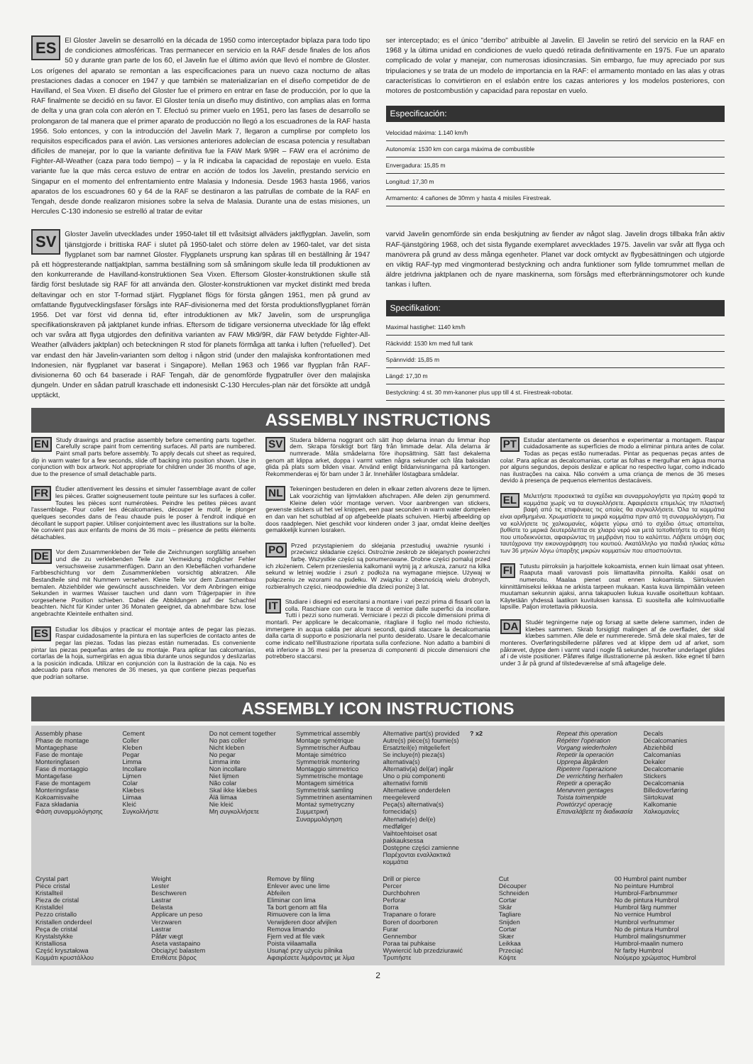ES El Gloster Javelin se desarrolló en la década de 1950 como interceptador biplaza para todo tipo de condiciones atmosféricas. Tras permanecer en servicio en la RAF desde finales de los años 50 y durante gran parte de los 60, el Javelin fue el último avión que llevó el nombre de Gloster. Los orígenes del aparato se remontan a las especificaciones para un nuevo caza nocturno de altas prestaciones dadas a conocer en 1947 y que también se materializarían en el diseño competidor de de Havilland, el Sea Vixen. El diseño del Gloster fue el primero en entrar en fase de producción, por lo que la RAF finalmente se decidió en su favor. El Gloster tenía un diseño muy distintivo, con amplias alas en forma de delta y una gran cola con alerón en T. Efectuó su primer vuelo en 1951, pero las fases de desarrollo se prolongaron de tal manera que el primer aparato de producción no llegó a los escuadrones de la RAF hasta 1956. Solo entonces, y con la introducción del Javelin Mark 7, llegaron a cumplirse por completo los requisitos especificados para el avión. Las versiones anteriores adolecían de escasa potencia y resultaban difíciles de manejar, por lo que la variante definitiva fue la FAW Mark 9/9R – FAW era el acrónimo de Fighter-All-Weather (caza para todo tiempo) – y la R indicaba la capacidad de repostaje en vuelo. Esta variante fue la que más cerca estuvo de entrar en acción de todos los Javelin, prestando servicio en Singapur en el momento del enfrentamiento entre Malasia y Indonesia. Desde 1963 hasta 1966, varios aparatos de los escuadrones 60 y 64 de la RAF se destinaron a las patrullas de combate de la RAF en Tengah, desde donde realizaron misiones sobre la selva de Malasia. Durante una de estas misiones, un Hercules C-130 indonesio se estrelló al tratar de evitar
ser interceptado; es el único "derribo" atribuible al Javelin. El Javelin se retiró del servicio en la RAF en 1968 y la última unidad en condiciones de vuelo quedó retirada definitivamente en 1975. Fue un aparato complicado de volar y manejar, con numerosas idiosincrasias. Sin embargo, fue muy apreciado por sus tripulaciones y se trata de un modelo de importancia en la RAF: el armamento montado en las alas y otras características lo convirtieron en el eslabón entre los cazas anteriores y los modelos posteriores, con motores de postcombustión y capacidad para repostar en vuelo.
Especificación:
Velocidad máxima: 1.140 km/h
Autonomía: 1530 km con carga máxima de combustible
Envergadura: 15,85 m
Longitud: 17,30 m
Armamento: 4 cañones de 30mm y hasta 4 misiles Firestreak.
SV Gloster Javelin utvecklades under 1950-talet till ett tvåsitsigt allväders jaktflygplan. Javelin, som tjänstgjorde i brittiska RAF i slutet på 1950-talet och större delen av 1960-talet, var det sista flygplanet som bar namnet Gloster. Flygplanets ursprung kan spåras till en beställning år 1947 på ett högpresterande nattjaktplan, samma beställning som så småningom skulle leda till produktionen av den konkurrerande de Havilland-konstruktionen Sea Vixen. Eftersom Gloster-konstruktionen skulle stå färdig först beslutade sig RAF för att använda den. Gloster-konstruktionen var mycket distinkt med breda deltavingar och en stor T-formad stjärt. Flygplanet flögs för första gången 1951, men på grund av omfattande flygutvecklingsfaser försågs inte RAF-divisionerna med det första produktionsflygplanet förrän 1956. Det var först vid denna tid, efter introduktionen av Mk7 Javelin, som de ursprungliga specifikationskraven på jaktplanet kunde infrias. Eftersom de tidigare versionerna utvecklade för låg effekt och var svåra att flyga utgjordes den definitiva varianten av FAW Mk9/9R, där FAW betydde Fighter-All-Weather (allväders jaktplan) och beteckningen R stod för planets förmåga att tanka i luften ('refuelled'). Det var endast den här Javelin-varianten som deltog i någon strid (under den malajiska konfrontationen med Indonesien, när flygplanet var baserat i Singapore). Mellan 1963 och 1966 var flygplan från RAF-divisionerna 60 och 64 baserade i RAF Tengah, där de genomförde flygpatruller över den malajiska djungeln. Under en sådan patrull kraschade ett indonesiskt C-130 Hercules-plan när det försökte att undgå upptäckt,
varvid Javelin genomförde sin enda beskjutning av fiender av något slag. Javelin drogs tillbaka från aktiv RAF-tjänstgöring 1968, och det sista flygande exemplaret avvecklades 1975. Javelin var svår att flyga och manövrera på grund av dess många egenheter. Planet var dock omtyckt av flygbesättningen och utgjorde en viktig RAF-typ med vingmonterad bestyckning och andra funktioner som fyllde tomrummet mellan de äldre jetdrivna jaktplanen och de nyare maskinerna, som försågs med efterbränningsmotorer och kunde tankas i luften.
Specifikation:
Maximal hastighet: 1140 km/h
Räckvidd: 1530 km med full tank
Spännvidd: 15,85 m
Längd: 17,30 m
Bestyckning: 4 st. 30 mm-kanoner plus upp till 4 st. Firestreak-robotar.
ASSEMBLY INSTRUCTIONS
EN Study drawings and practise assembly before cementing parts together. Carefully scrape paint from cementing surfaces. All parts are numbered. Paint small parts before assembly. To apply decals cut sheet as required, dip in warm water for a few seconds, slide off backing into position shown. Use in conjunction with box artwork. Not appropriate for children under 36 months of age, due to the presence of small detachable parts.
FR Étudier attentivement les dessins et simuler l'assemblage avant de coller les pièces. Gratter soigneusement toute peinture sur les surfaces à coller. Toutes les pièces sont numérotées. Peindre les petites pièces avant l'assemblage. Pour coller les décalcomanies, découper le motif, le plonger quelques secondes dans de l'eau chaude puis le poser à l'endroit indiqué en décollant le support papier. Utiliser conjointement avec les illustrations sur la boîte. Ne convient pas aux enfants de moins de 36 mois – présence de petits éléments détachables.
DE Vor dem Zusammenkleben der Teile die Zeichnungen sorgfältig ansehen und die zu verklebenden Teile zur Vermeidung möglicher Fehler versuchsweise zusammenfügen. Dann an den Klebeflächen vorhandene Farbbeschichtung vor dem Zusammenkleben vorsichtig abkratzen. Alle Bestandteile sind mit Nummern versehen. Kleine Teile vor dem Zusammenbau bemalen. Abziehbilder wie gewünscht ausschneiden. Vor dem Anbringen einige Sekunden in warmes Wasser tauchen und dann vom Trägerpapier in ihre vorgesehene Position schieben. Dabei die Abbildungen auf der Schachtel beachten. Nicht für Kinder unter 36 Monaten geeignet, da abnehmbare bzw. lose angebrachte Kleinteile enthalten sind.
ES Estudiar los dibujos y practicar el montaje antes de pegar las piezas. Raspar cuidadosamente la pintura en las superficies de contacto antes de pegar las piezas. Todas las piezas están numeradas. Es conveniente pintar las piezas pequeñas antes de su montaje. Para aplicar las calcomanías, cortarlas de la hoja, sumergirlas en agua tibia durante unos segundos y deslizarlas a la posición indicada. Utilizar en conjunción con la ilustración de la caja. No es adecuado para niños menores de 36 meses, ya que contiene piezas pequeñas que podrían soltarse.
SV Studera bilderna noggrant och sätt ihop delarna innan du limmar ihop dem. Skrapa försiktigt bort färg från limmade delar. Alla delarna är numrerade. Måla smådelarna före ihopsättning. Sätt fast dekalerna genom att klippa arket, doppa i varmt vatten några sekunder och låta baksidan glida på plats som bilden visar. Använd enligt bildanvisningarna på kartongen. Rekommenderas ej för barn under 3 år. Innehåller löstagbara smådelar.
NL Tekeningen bestuderen en delen in elkaar zetten alvorens deze te lijmen. Lak voorzichtig van lijmvlakken afschrapen. Alle delen zijn genummerd. Kleine delen vóór montage verven. Voor aanbrengen van stickers, gewenste stickers uit het vel knippen, een paar seconden in warm water dompelen en dan van het schutblad af op afgebeelde plaats schuiven. Hierbij afbeelding op doos raadplegen. Niet geschikt voor kinderen onder 3 jaar, omdat kleine deeltjes gemakkelijk kunnen losraken.
PO Przed przystąpieniem do sklejania przestudiuj uważnie rysunki i przećwicz składanie części. Ostrożnie zeskrob ze sklejanych powierzchni farbę. Wszystkie części są ponumerowane. Drobne części pomaluj przed ich złożeniem. Celem przenieslenia kalkomanii wytnij ją z arkusza, zanurz na kilka sekund w letniej wodzie i zsuń z podłoża na wymagane miejsce. Używaj w połączeniu ze wzorami na pudełku. W związku z obecnością wielu drobnych, rozbieralnych części, nieodpowiednie dla dzieci poniżej 3 lat.
IT Studiare i disegni ed esercitarsi a montare i vari pezzi prima di fissarli con la colla. Raschiare con cura le tracce di vernice dalle superfici da incollare. Tutti i pezzi sono numerati. Verniciare i pezzi di piccole dimensioni prima di montarli. Per applicare le decalcomanie, ritagliare il foglio nel modo richiesto, immergere in acqua calda per alcuni secondi, quindi staccare la decalcomania dalla carta di supporto e posizionarla nel punto desiderato. Usare le decalcomanie come indicato nell'illustrazione riportata sulla confezione. Non adatto a bambini di età inferiore a 36 mesi per la presenza di componenti di piccole dimensioni che potrebbero staccarsi.
PT Estudar atentamente os desenhos e experimentar a montagem. Raspar cuidadosamente as superfícies de modo a eliminar pintura antes de colar. Todas as peças estão numeradas. Pintar as pequenas peças antes de colar. Para aplicar as decalcomanias, cortar as folhas e mergulhar em água morna por alguns segundos, depois deslizar e aplicar no respectivo lugar, como indicado nas ilustrações na caixa. Não convém a uma criança de menos de 36 meses devido à presença de pequenos elementos destacáveis.
EL Μελετήστε προσεκτικά τα σχέδια και συναρμολογήστε για πρώτη φορά τα κομμάτια χωρίς να τα συγκολλήσετε. Αφαιρέσετε επιμελώς την πλαστική βαφή από τις επιφάνειες τις οποίες θα συγκολλήσετε. Όλα τα κομμάτια είναι αριθμημένα. Χρωματίσετε τα μικρά κομμάτια πριν από τη συναρμολόγηση. Για να κολλήσετε τις χαλκομανίες, κόψετε γύρω από το σχέδιο όπως απαιτείται, βυθίστε το μερικά δευτερόλεπτα σε χλιαρό νερό και μετά τοποθετήστε το στη θέση που υποδεικνύεται, αφαιρώντας τη μεμβράνη που το καλύπτει. Λάβετε υπόψη σας ταυτόχρονα την εικονογράφηση του κουτιού. Ακατάλληλο για παιδιά ηλικίας κάτω των 36 μηνών λόγω ύπαρξης μικρών κομματιών που αποσπούνται.
FI Tutustu piirroksiin ja harjoittele kokoamista, ennen kuin liimaat osat yhteen. Raaputa maali varovasti pois liimattavilta pinnoilta. Kaikki osat on numeroitu. Maalaa pienet osat ennen kokoamista. Siirtokuvien kiinnittämiseksi leikkaa ne arkista tarpeen mukaan. Kasta kuva lämpimään veteen muutaman sekunnin ajaksi, anna takapuolen liukua kuvalle osoitettuun kohtaan. Käytetään yhdessä laatikon kuvituksen kanssa. Ei suositella alle kolmivuotiaille lapsille. Paljon irrotettavia pikkuosia.
DA Studér tegningerne nøje og forsøg at sætte delene sammen, inden de klæbes sammen. Skrab forsigtigt malingen af de overflader, der skal klæbes sammen. Alle dele er nummererede. Små dele skal males, før de monteres. Overføringsbillederne påføres ved at klippe dem ud af arket, som påkrævet, dyppe dem i varmt vand i nogle få sekunder, hvorefter underlaget glides af i de viste positioner. Påføres ifølge illustrationerne på æsken. Ikke egnet til børn under 3 år på grund af tilstedeværelse af små aftagelige dele.
ASSEMBLY ICON INSTRUCTIONS
Assembly phase
Phase de montage
Montagephase
Fase de montaje
Monteringfasen
Fase di montaggio
Montagefase
Fase de montagem
Monteringsfase
Kokoamisvaihe
Faza składania
Φάση συναρμολόγησης
Cement
Coller
Kleben
Pegar
Limma
Incollare
Lijmen
Colar
Klæbes
Liimaa
Kleić
Συγκολλήστε
Do not cement together
No pas coller
Nicht kleben
No pegar
Limma inte
Non incollare
Niet lijmen
Não colar
Skal ikke klæbes
Älä liimaa
Nie kleić
Μη συγκολλήσετε
Symmetrical assembly
Montage symétrique
Symmetrischer Aufbau
Montaje simétrico
Symmetrisk montering
Montaggio simmetrico
Symmetrische montage
Montagem simétrica
Symmetrisk samling
Symmetrinen asentaminen
Montaż symetryczny
Συμμετρική Συναρμολόγηση
Alternative part(s) provided
Autre(s) pièce(s) fournie(s)
Ersatzteil(e) mitgeliefert
Se incluye(n) pieza(s) alternativa(s)
Alternativ(a) del(ar) ingår
Uno o più componenti alternativi forniti
Alternatieve onderdelen meegeleverd
Peça(s) alternativa(s) fornecida(s)
Alternativ(e) del(e) medfølger
Vaihtoehtoiset osat pakkauksessa
Dostępne części zamienne
Παρέχονται εναλλακτικά κομμάτια
? x2
Repeat this operation
Répéter l'opération
Vorgang wiederholen
Repetir la operación
Upprepa åtgärden
Ripetere l'operazione
De verrichting herhalen
Repetir a operação
Menøvren gentages
Toista toimenpide
Powtórzyć operację
Επαναλάβετε τη διαδικασία
Decals
Décalcomanies
Abziehbild
Calcomanías
Dekaler
Decalcomanie
Stickers
Decalcomania
Billedoverføring
Siirtokuvat
Kalkomanie
Χαλκομανίες
Crystal part
Pièce cristal
Kristallteil
Pieza de cristal
Kristalldel
Pezzo cristallo
Kristallen onderdeel
Peça de cristal
Krystalstykke
Kristalliosa
Część kryształowa
Κομμάτι κρυστάλλου
Weight
Lester
Beschweren
Lastrar
Belasta
Applicare un peso
Verzwaren
Lastrar
Påfør vægt
Aseta vastapaino
Obciążyć balastem
Επιθέστε βάρος
Remove by filing
Enlever avec une lime
Abfeilen
Eliminar con lima
Ta bort genom att fila
Rimuovere con la lima
Verwijderen door afvijlen
Remova limando
Fjern ved at file væk
Poista viilaamalla
Usunąć przy użyciu pilnika
Αφαιρέσετε λιμάροντας με λίμα
Drill or pierce
Percer
Durchbohren
Perforar
Borra
Trapanare o forare
Boren of doorboren
Furar
Gennembor
Poraa tai puhkaise
Wywiercić lub przedziurawić
Τρυπήστε
Cut
Découper
Schneiden
Cortar
Skär
Tagliare
Snijden
Cortar
Skær
Leikkaa
Przeciąć
Κόψτε
00 Humbrol paint number
No peinture Humbrol
Humbrol-Farbnummer
No de pintura Humbrol
Humbrol färg nummer
No vernice Humbrol
Humbrol verfnummer
No de pintura Humbrol
Humbrol malingsnummer
Humbrol-maalin numero
Nr farby Humbrol
Νούμερο χρώματος Humbrol
2